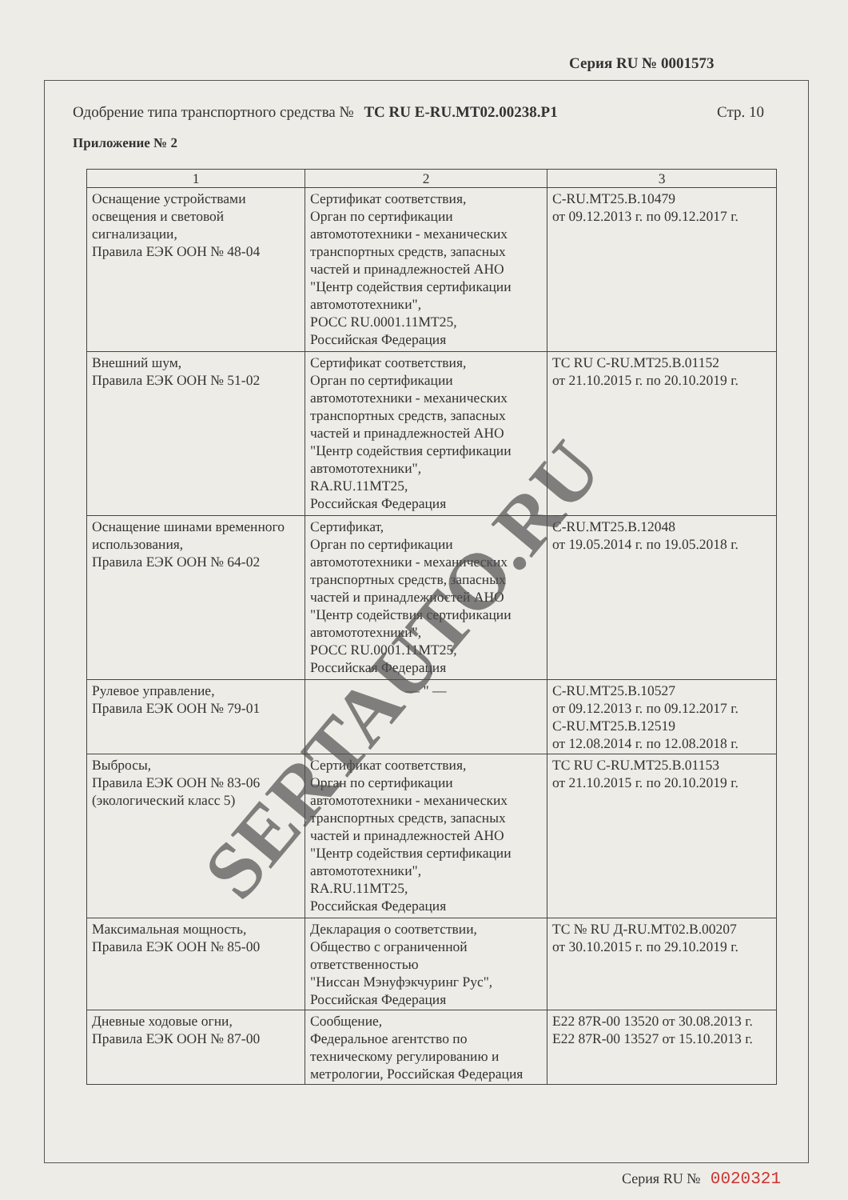Серия RU № 0001573
Одобрение типа транспортного средства № TC RU E-RU.MT02.00238.P1 Стр. 10
Приложение № 2
| 1 | 2 | 3 |
| --- | --- | --- |
| Оснащение устройствами освещения и световой сигнализации, Правила ЕЭК ООН № 48-04 | Сертификат соответствия, Орган по сертификации автомототехники - механических транспортных средств, запасных частей и принадлежностей АНО "Центр содействия сертификации автомототехники", РОСС RU.0001.11MT25, Российская Федерация | C-RU.MT25.B.10479 от 09.12.2013 г. по 09.12.2017 г. |
| Внешний шум, Правила ЕЭК ООН № 51-02 | Сертификат соответствия, Орган по сертификации автомототехники - механических транспортных средств, запасных частей и принадлежностей АНО "Центр содействия сертификации автомототехники", RA.RU.11MT25, Российская Федерация | TC RU C-RU.MT25.B.01152 от 21.10.2015 г. по 20.10.2019 г. |
| Оснащение шинами временного использования, Правила ЕЭК ООН № 64-02 | Сертификат, Орган по сертификации автомототехники - механических транспортных средств, запасных частей и принадлежностей АНО "Центр содействия сертификации автомототехники", РОСС RU.0001.11MT25, Российская Федерация | C-RU.MT25.B.12048 от 19.05.2014 г. по 19.05.2018 г. |
| Рулевое управление, Правила ЕЭК ООН № 79-01 | — " — | C-RU.MT25.B.10527 от 09.12.2013 г. по 09.12.2017 г. C-RU.MT25.B.12519 от 12.08.2014 г. по 12.08.2018 г. |
| Выбросы, Правила ЕЭК ООН № 83-06 (экологический класс 5) | Сертификат соответствия, Орган по сертификации автомототехники - механических транспортных средств, запасных частей и принадлежностей АНО "Центр содействия сертификации автомототехники", RA.RU.11MT25, Российская Федерация | TC RU C-RU.MT25.B.01153 от 21.10.2015 г. по 20.10.2019 г. |
| Максимальная мощность, Правила ЕЭК ООН № 85-00 | Декларация о соответствии, Общество с ограниченной ответственностью "Ниссан Мэнуфэкчуринг Рус", Российская Федерация | TC № RU Д-RU.MT02.B.00207 от 30.10.2015 г. по 29.10.2019 г. |
| Дневные ходовые огни, Правила ЕЭК ООН № 87-00 | Сообщение, Федеральное агентство по техническому регулированию и метрологии, Российская Федерация | E22 87R-00 13520 от 30.08.2013 г. E22 87R-00 13527 от 15.10.2013 г. |
SERTAUTO.RU
Серия RU № 0020321